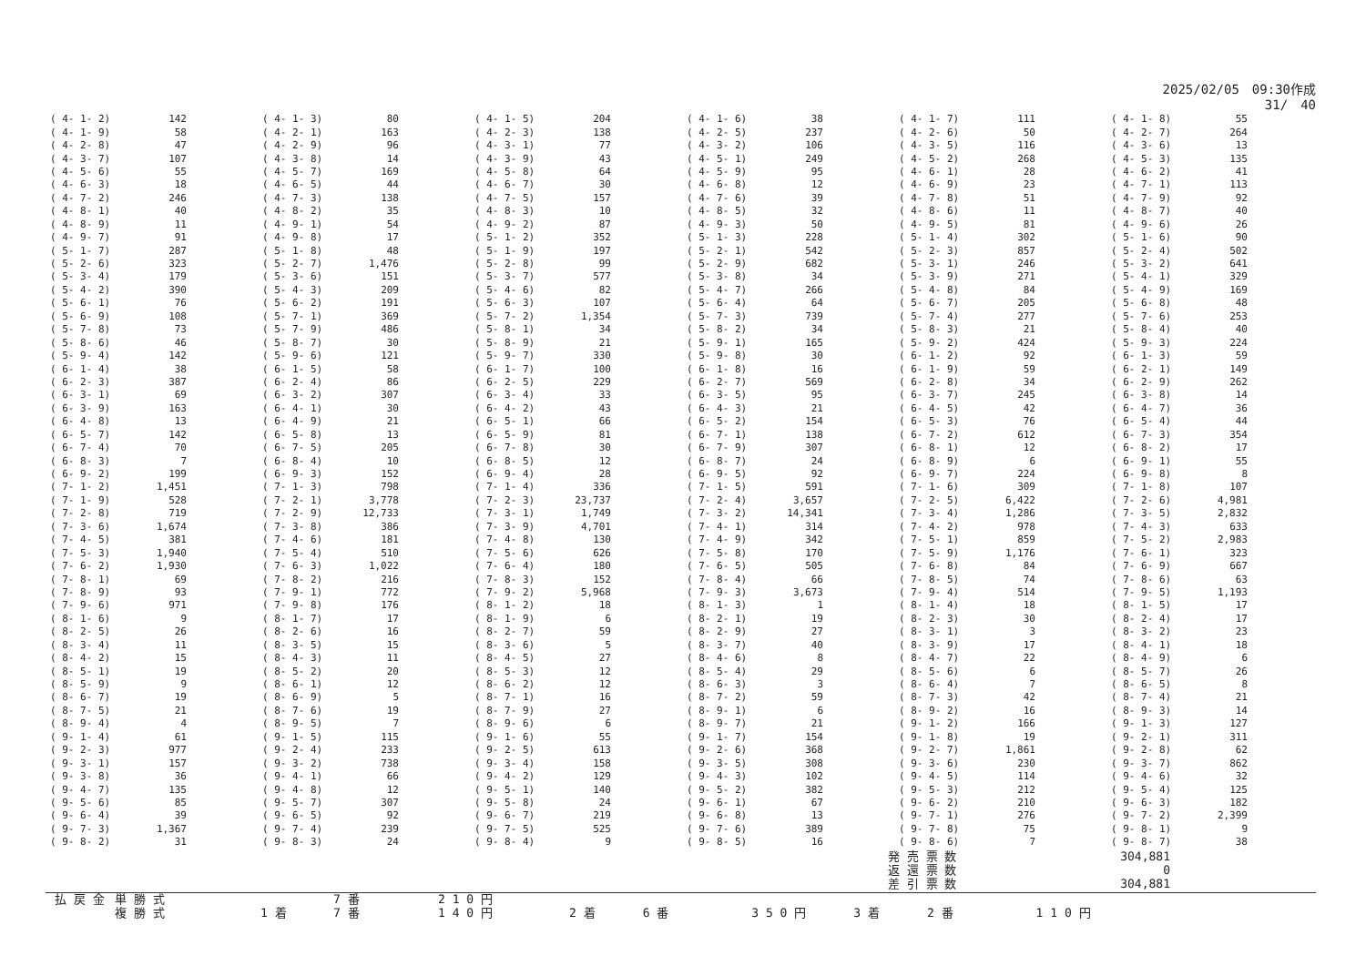2025/02/05　09:30作成
31/　40
| ( 4- 1- 2) | 142 | ( 4- 1- 3) | 80 | ( 4- 1- 5) | 204 | ( 4- 1- 6) | 38 | ( 4- 1- 7) | 111 | ( 4- 1- 8) | 55 |
| ( 4- 1- 9) | 58 | ( 4- 2- 1) | 163 | ( 4- 2- 3) | 138 | ( 4- 2- 5) | 237 | ( 4- 2- 6) | 50 | ( 4- 2- 7) | 264 |
| ( 4- 2- 8) | 47 | ( 4- 2- 9) | 96 | ( 4- 3- 1) | 77 | ( 4- 3- 2) | 106 | ( 4- 3- 5) | 116 | ( 4- 3- 6) | 13 |
| ( 4- 3- 7) | 107 | ( 4- 3- 8) | 14 | ( 4- 3- 9) | 43 | ( 4- 5- 1) | 249 | ( 4- 5- 2) | 268 | ( 4- 5- 3) | 135 |
| ( 4- 5- 6) | 55 | ( 4- 5- 7) | 169 | ( 4- 5- 8) | 64 | ( 4- 5- 9) | 95 | ( 4- 6- 1) | 28 | ( 4- 6- 2) | 41 |
| ( 4- 6- 3) | 18 | ( 4- 6- 5) | 44 | ( 4- 6- 7) | 30 | ( 4- 6- 8) | 12 | ( 4- 6- 9) | 23 | ( 4- 7- 1) | 113 |
| ( 4- 7- 2) | 246 | ( 4- 7- 3) | 138 | ( 4- 7- 5) | 157 | ( 4- 7- 6) | 39 | ( 4- 7- 8) | 51 | ( 4- 7- 9) | 92 |
| ( 4- 8- 1) | 40 | ( 4- 8- 2) | 35 | ( 4- 8- 3) | 10 | ( 4- 8- 5) | 32 | ( 4- 8- 6) | 11 | ( 4- 8- 7) | 40 |
| ( 4- 8- 9) | 11 | ( 4- 9- 1) | 54 | ( 4- 9- 2) | 87 | ( 4- 9- 3) | 50 | ( 4- 9- 5) | 81 | ( 4- 9- 6) | 26 |
| ( 4- 9- 7) | 91 | ( 4- 9- 8) | 17 | ( 5- 1- 2) | 352 | ( 5- 1- 3) | 228 | ( 5- 1- 4) | 302 | ( 5- 1- 6) | 90 |
| ( 5- 1- 7) | 287 | ( 5- 1- 8) | 48 | ( 5- 1- 9) | 197 | ( 5- 2- 1) | 542 | ( 5- 2- 3) | 857 | ( 5- 2- 4) | 502 |
| ( 5- 2- 6) | 323 | ( 5- 2- 7) | 1,476 | ( 5- 2- 8) | 99 | ( 5- 2- 9) | 682 | ( 5- 3- 1) | 246 | ( 5- 3- 2) | 641 |
| ( 5- 3- 4) | 179 | ( 5- 3- 6) | 151 | ( 5- 3- 7) | 577 | ( 5- 3- 8) | 34 | ( 5- 3- 9) | 271 | ( 5- 4- 1) | 329 |
| ( 5- 4- 2) | 390 | ( 5- 4- 3) | 209 | ( 5- 4- 6) | 82 | ( 5- 4- 7) | 266 | ( 5- 4- 8) | 84 | ( 5- 4- 9) | 169 |
| ( 5- 6- 1) | 76 | ( 5- 6- 2) | 191 | ( 5- 6- 3) | 107 | ( 5- 6- 4) | 64 | ( 5- 6- 7) | 205 | ( 5- 6- 8) | 48 |
| ( 5- 6- 9) | 108 | ( 5- 7- 1) | 369 | ( 5- 7- 2) | 1,354 | ( 5- 7- 3) | 739 | ( 5- 7- 4) | 277 | ( 5- 7- 6) | 253 |
| ( 5- 7- 8) | 73 | ( 5- 7- 9) | 486 | ( 5- 8- 1) | 34 | ( 5- 8- 2) | 34 | ( 5- 8- 3) | 21 | ( 5- 8- 4) | 40 |
| ( 5- 8- 6) | 46 | ( 5- 8- 7) | 30 | ( 5- 8- 9) | 21 | ( 5- 9- 1) | 165 | ( 5- 9- 2) | 424 | ( 5- 9- 3) | 224 |
| ( 5- 9- 4) | 142 | ( 5- 9- 6) | 121 | ( 5- 9- 7) | 330 | ( 5- 9- 8) | 30 | ( 6- 1- 2) | 92 | ( 6- 1- 3) | 59 |
| ( 6- 1- 4) | 38 | ( 6- 1- 5) | 58 | ( 6- 1- 7) | 100 | ( 6- 1- 8) | 16 | ( 6- 1- 9) | 59 | ( 6- 2- 1) | 149 |
| ( 6- 2- 3) | 387 | ( 6- 2- 4) | 86 | ( 6- 2- 5) | 229 | ( 6- 2- 7) | 569 | ( 6- 2- 8) | 34 | ( 6- 2- 9) | 262 |
| ( 6- 3- 1) | 69 | ( 6- 3- 2) | 307 | ( 6- 3- 4) | 33 | ( 6- 3- 5) | 95 | ( 6- 3- 7) | 245 | ( 6- 3- 8) | 14 |
| ( 6- 3- 9) | 163 | ( 6- 4- 1) | 30 | ( 6- 4- 2) | 43 | ( 6- 4- 3) | 21 | ( 6- 4- 5) | 42 | ( 6- 4- 7) | 36 |
| ( 6- 4- 8) | 13 | ( 6- 4- 9) | 21 | ( 6- 5- 1) | 66 | ( 6- 5- 2) | 154 | ( 6- 5- 3) | 76 | ( 6- 5- 4) | 44 |
| ( 6- 5- 7) | 142 | ( 6- 5- 8) | 13 | ( 6- 5- 9) | 81 | ( 6- 7- 1) | 138 | ( 6- 7- 2) | 612 | ( 6- 7- 3) | 354 |
| ( 6- 7- 4) | 70 | ( 6- 7- 5) | 205 | ( 6- 7- 8) | 30 | ( 6- 7- 9) | 307 | ( 6- 8- 1) | 12 | ( 6- 8- 2) | 17 |
| ( 6- 8- 3) | 7 | ( 6- 8- 4) | 10 | ( 6- 8- 5) | 12 | ( 6- 8- 7) | 24 | ( 6- 8- 9) | 6 | ( 6- 9- 1) | 55 |
| ( 6- 9- 2) | 199 | ( 6- 9- 3) | 152 | ( 6- 9- 4) | 28 | ( 6- 9- 5) | 92 | ( 6- 9- 7) | 224 | ( 6- 9- 8) | 8 |
| ( 7- 1- 2) | 1,451 | ( 7- 1- 3) | 798 | ( 7- 1- 4) | 336 | ( 7- 1- 5) | 591 | ( 7- 1- 6) | 309 | ( 7- 1- 8) | 107 |
| ( 7- 1- 9) | 528 | ( 7- 2- 1) | 3,778 | ( 7- 2- 3) | 23,737 | ( 7- 2- 4) | 3,657 | ( 7- 2- 5) | 6,422 | ( 7- 2- 6) | 4,981 |
| ( 7- 2- 8) | 719 | ( 7- 2- 9) | 12,733 | ( 7- 3- 1) | 1,749 | ( 7- 3- 2) | 14,341 | ( 7- 3- 4) | 1,286 | ( 7- 3- 5) | 2,832 |
| ( 7- 3- 6) | 1,674 | ( 7- 3- 8) | 386 | ( 7- 3- 9) | 4,701 | ( 7- 4- 1) | 314 | ( 7- 4- 2) | 978 | ( 7- 4- 3) | 633 |
| ( 7- 4- 5) | 381 | ( 7- 4- 6) | 181 | ( 7- 4- 8) | 130 | ( 7- 4- 9) | 342 | ( 7- 5- 1) | 859 | ( 7- 5- 2) | 2,983 |
| ( 7- 5- 3) | 1,940 | ( 7- 5- 4) | 510 | ( 7- 5- 6) | 626 | ( 7- 5- 8) | 170 | ( 7- 5- 9) | 1,176 | ( 7- 6- 1) | 323 |
| ( 7- 6- 2) | 1,930 | ( 7- 6- 3) | 1,022 | ( 7- 6- 4) | 180 | ( 7- 6- 5) | 505 | ( 7- 6- 8) | 84 | ( 7- 6- 9) | 667 |
| ( 7- 8- 1) | 69 | ( 7- 8- 2) | 216 | ( 7- 8- 3) | 152 | ( 7- 8- 4) | 66 | ( 7- 8- 5) | 74 | ( 7- 8- 6) | 63 |
| ( 7- 8- 9) | 93 | ( 7- 9- 1) | 772 | ( 7- 9- 2) | 5,968 | ( 7- 9- 3) | 3,673 | ( 7- 9- 4) | 514 | ( 7- 9- 5) | 1,193 |
| ( 7- 9- 6) | 971 | ( 7- 9- 8) | 176 | ( 8- 1- 2) | 18 | ( 8- 1- 3) | 1 | ( 8- 1- 4) | 18 | ( 8- 1- 5) | 17 |
| ( 8- 1- 6) | 9 | ( 8- 1- 7) | 17 | ( 8- 1- 9) | 6 | ( 8- 2- 1) | 19 | ( 8- 2- 3) | 30 | ( 8- 2- 4) | 17 |
| ( 8- 2- 5) | 26 | ( 8- 2- 6) | 16 | ( 8- 2- 7) | 59 | ( 8- 2- 9) | 27 | ( 8- 3- 1) | 3 | ( 8- 3- 2) | 23 |
| ( 8- 3- 4) | 11 | ( 8- 3- 5) | 15 | ( 8- 3- 6) | 5 | ( 8- 3- 7) | 40 | ( 8- 3- 9) | 17 | ( 8- 4- 1) | 18 |
| ( 8- 4- 2) | 15 | ( 8- 4- 3) | 11 | ( 8- 4- 5) | 27 | ( 8- 4- 6) | 8 | ( 8- 4- 7) | 22 | ( 8- 4- 9) | 6 |
| ( 8- 5- 1) | 19 | ( 8- 5- 2) | 20 | ( 8- 5- 3) | 12 | ( 8- 5- 4) | 29 | ( 8- 5- 6) | 6 | ( 8- 5- 7) | 26 |
| ( 8- 5- 9) | 9 | ( 8- 6- 1) | 12 | ( 8- 6- 2) | 12 | ( 8- 6- 3) | 3 | ( 8- 6- 4) | 7 | ( 8- 6- 5) | 8 |
| ( 8- 6- 7) | 19 | ( 8- 6- 9) | 5 | ( 8- 7- 1) | 16 | ( 8- 7- 2) | 59 | ( 8- 7- 3) | 42 | ( 8- 7- 4) | 21 |
| ( 8- 7- 5) | 21 | ( 8- 7- 6) | 19 | ( 8- 7- 9) | 27 | ( 8- 9- 1) | 6 | ( 8- 9- 2) | 16 | ( 8- 9- 3) | 14 |
| ( 8- 9- 4) | 4 | ( 8- 9- 5) | 7 | ( 8- 9- 6) | 6 | ( 8- 9- 7) | 21 | ( 9- 1- 2) | 166 | ( 9- 1- 3) | 127 |
| ( 9- 1- 4) | 61 | ( 9- 1- 5) | 115 | ( 9- 1- 6) | 55 | ( 9- 1- 7) | 154 | ( 9- 1- 8) | 19 | ( 9- 2- 1) | 311 |
| ( 9- 2- 3) | 977 | ( 9- 2- 4) | 233 | ( 9- 2- 5) | 613 | ( 9- 2- 6) | 368 | ( 9- 2- 7) | 1,861 | ( 9- 2- 8) | 62 |
| ( 9- 3- 1) | 157 | ( 9- 3- 2) | 738 | ( 9- 3- 4) | 158 | ( 9- 3- 5) | 308 | ( 9- 3- 6) | 230 | ( 9- 3- 7) | 862 |
| ( 9- 3- 8) | 36 | ( 9- 4- 1) | 66 | ( 9- 4- 2) | 129 | ( 9- 4- 3) | 102 | ( 9- 4- 5) | 114 | ( 9- 4- 6) | 32 |
| ( 9- 4- 7) | 135 | ( 9- 4- 8) | 12 | ( 9- 5- 1) | 140 | ( 9- 5- 2) | 382 | ( 9- 5- 3) | 212 | ( 9- 5- 4) | 125 |
| ( 9- 5- 6) | 85 | ( 9- 5- 7) | 307 | ( 9- 5- 8) | 24 | ( 9- 6- 1) | 67 | ( 9- 6- 2) | 210 | ( 9- 6- 3) | 182 |
| ( 9- 6- 4) | 39 | ( 9- 6- 5) | 92 | ( 9- 6- 7) | 219 | ( 9- 6- 8) | 13 | ( 9- 7- 1) | 276 | ( 9- 7- 2) | 2,399 |
| ( 9- 7- 3) | 1,367 | ( 9- 7- 4) | 239 | ( 9- 7- 5) | 525 | ( 9- 7- 6) | 389 | ( 9- 7- 8) | 75 | ( 9- 8- 1) | 9 |
| ( 9- 8- 2) | 31 | ( 9- 8- 3) | 24 | ( 9- 8- 4) | 9 | ( 9- 8- 5) | 16 | ( 9- 8- 6) | 7 | ( 9- 8- 7) | 38 |
発 売 票 数 304,881
返 還 票 数 0
差 引 票 数 304,881
| 払 戻 金 | 単 勝 式 | | 7 番 | 2 1 0 円 | |
| | 複 勝 式 | 1 着 | 7 番 | 1 4 0 円 | 2 着 6 番 3 5 0 円 3 着 2 番 1 1 0 円 |